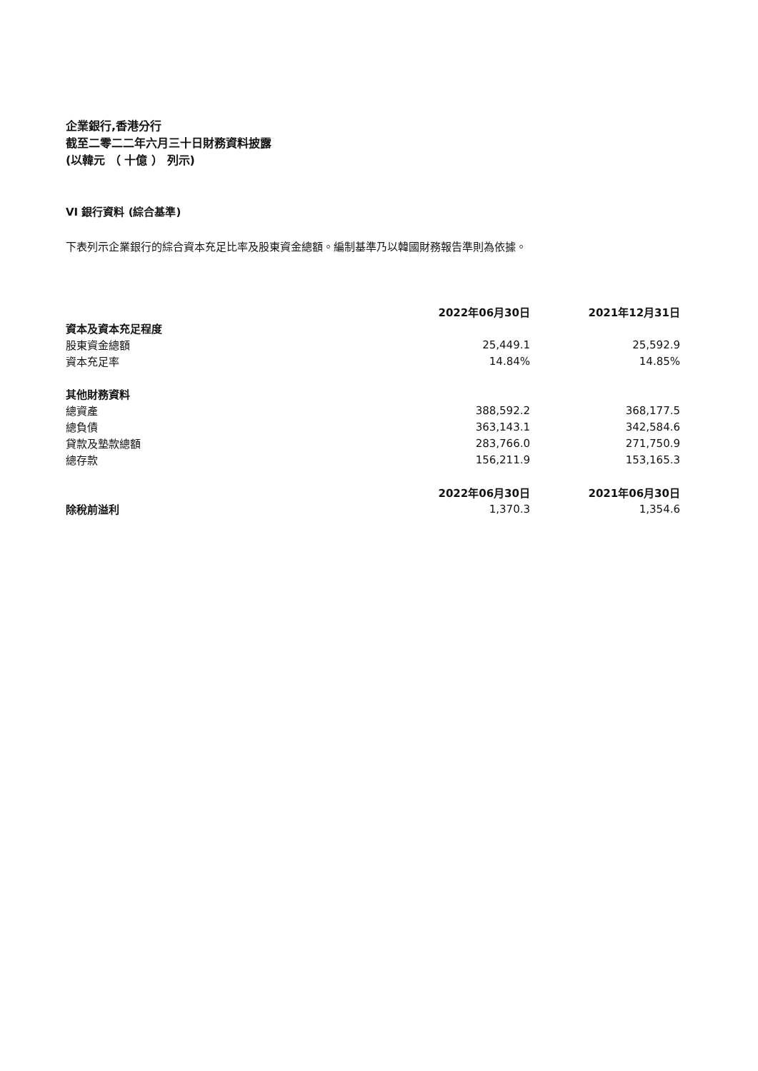企業銀行,香港分行
截至二零二二年六月三十日財務資料披露
(以韓元 （ 十億 ） 列示)
VI 銀行資料 (綜合基準)
下表列示企業銀行的綜合資本充足比率及股東資金總額。編制基準乃以韓國財務報告準則為依據。
| | 2022年06月30日 | 2021年12月31日 |
| 資本及資本充足程度 | | |
| 股東資金總額 | 25,449.1 | 25,592.9 |
| 資本充足率 | 14.84% | 14.85% |
| 其他財務資料 | | |
| 總資產 | 388,592.2 | 368,177.5 |
| 總負債 | 363,143.1 | 342,584.6 |
| 貸款及墊款總額 | 283,766.0 | 271,750.9 |
| 總存款 | 156,211.9 | 153,165.3 |
| | 2022年06月30日 | 2021年06月30日 |
| 除稅前溢利 | 1,370.3 | 1,354.6 |